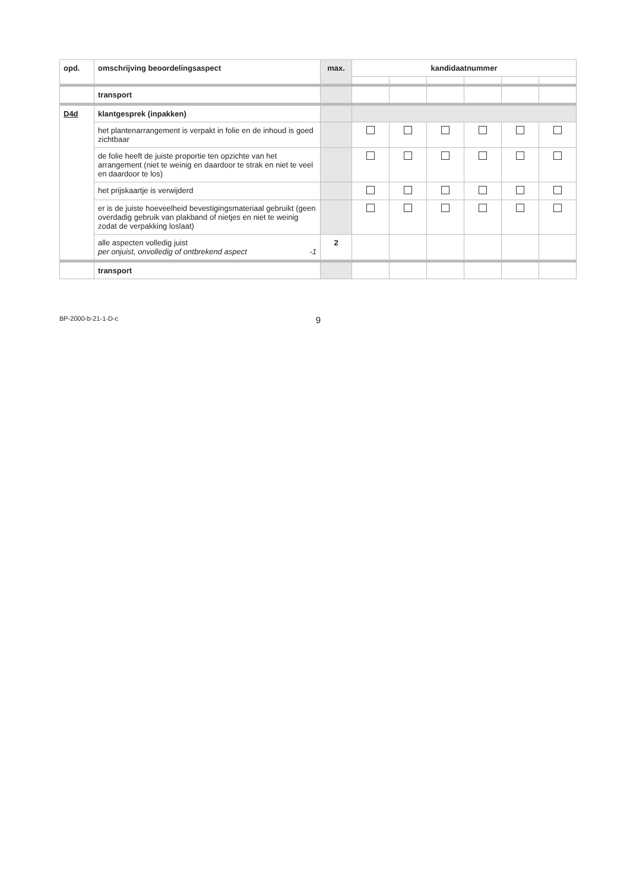| opd. | omschrijving beoordelingsaspect | max. | kandidaatnummer | | | | | |
| --- | --- | --- | --- | --- | --- | --- | --- | --- |
| | transport | | | | | | | |
| D4d | klantgesprek (inpakken) | | | | | | | |
| | het plantenarrangement is verpakt in folie en de inhoud is goed zichtbaar | | | | | | | |
| | de folie heeft de juiste proportie ten opzichte van het arrangement (niet te weinig en daardoor te strak en niet te veel en daardoor te los) | | | | | | | |
| | het prijskaartje is verwijderd | | | | | | | |
| | er is de juiste hoeveelheid bevestigingsmateriaal gebruikt (geen overdadig gebruik van plakband of nietjes en niet te weinig zodat de verpakking loslaat) | | | | | | | |
| | alle aspecten volledig juist per onjuist, onvolledig of ontbrekend aspect -1 | 2 | | | | | | |
| | transport | | | | | | | |
BP-2000-b-21-1-D-c 9